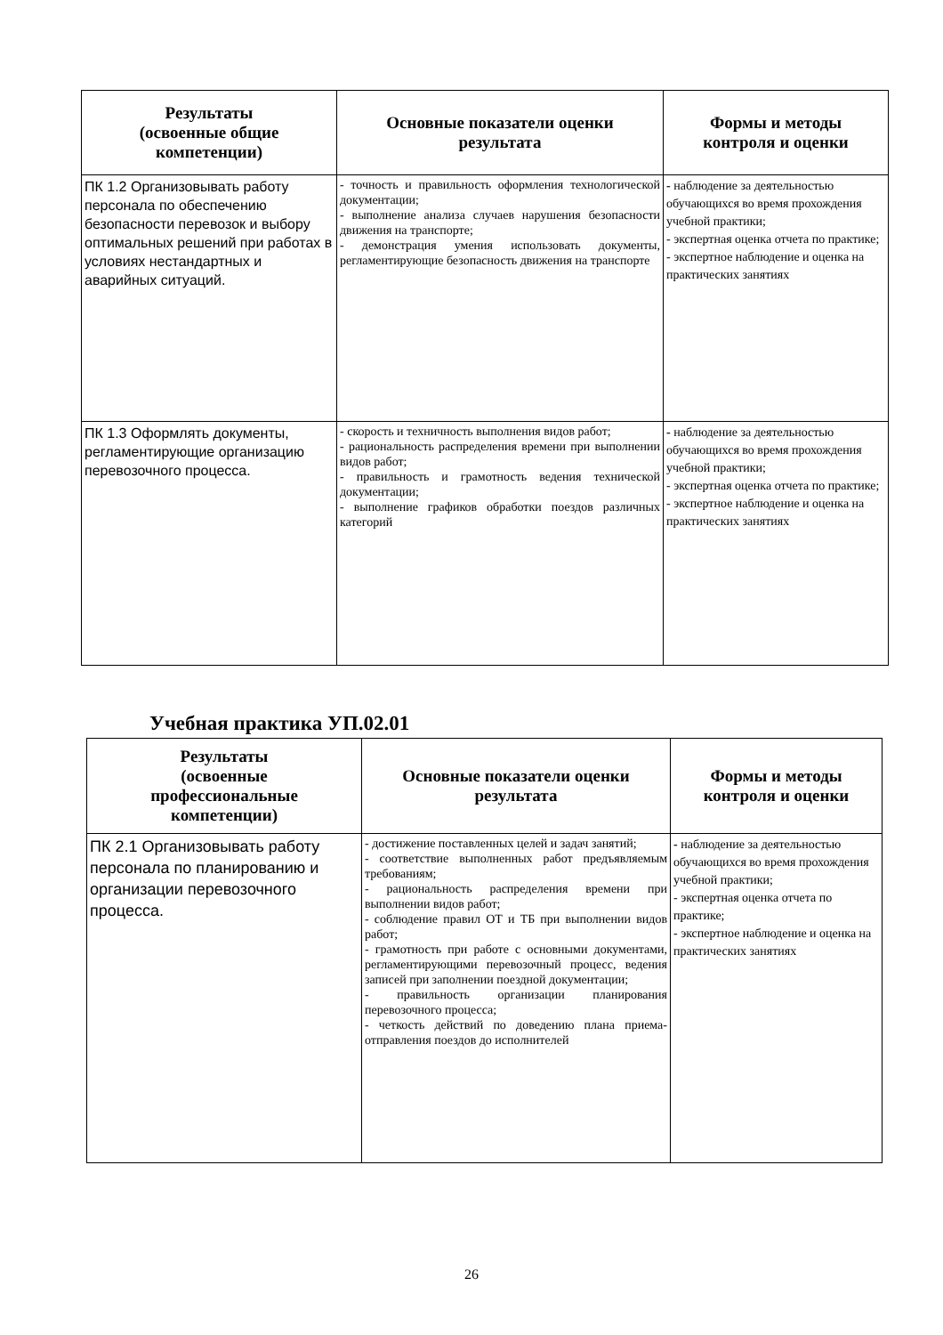| Результаты (освоенные общие компетенции) | Основные показатели оценки результата | Формы и методы контроля и оценки |
| --- | --- | --- |
| ПК 1.2 Организовывать работу персонала по обеспечению безопасности перевозок и выбору оптимальных решений при работах в условиях нестандартных и аварийных ситуаций. | - точность и правильность оформления технологической документации; - выполнение анализа случаев нарушения безопасности движения на транспорте; - демонстрация умения использовать документы, регламентирующие безопасность движения на транспорте | - наблюдение за деятельностью обучающихся во время прохождения учебной практики; - экспертная оценка отчета по практике; - экспертное наблюдение и оценка на практических занятиях |
| ПК 1.3 Оформлять документы, регламентирующие организацию перевозочного процесса. | - скорость и техничность выполнения видов работ; - рациональность распределения времени при выполнении видов работ; - правильность и грамотность ведения технической документации; - выполнение графиков обработки поездов различных категорий | - наблюдение за деятельностью обучающихся во время прохождения учебной практики; - экспертная оценка отчета по практике; - экспертное наблюдение и оценка на практических занятиях |
Учебная практика УП.02.01
| Результаты (освоенные профессиональные компетенции) | Основные показатели оценки результата | Формы и методы контроля и оценки |
| --- | --- | --- |
| ПК 2.1 Организовывать работу персонала по планированию и организации перевозочного процесса. | - достижение поставленных целей и задач занятий; - соответствие выполненных работ предъявляемым требованиям; - рациональность распределения времени при выполнении видов работ; - соблюдение правил ОТ и ТБ при выполнении видов работ; - грамотность при работе с основными документами, регламентирующими перевозочный процесс, ведения записей при заполнении поездной документации; - правильность организации планирования перевозочного процесса; - четкость действий по доведению плана приема-отправления поездов до исполнителей | - наблюдение за деятельностью обучающихся во время прохождения учебной практики; - экспертная оценка отчета по практике; - экспертное наблюдение и оценка на практических занятиях |
26